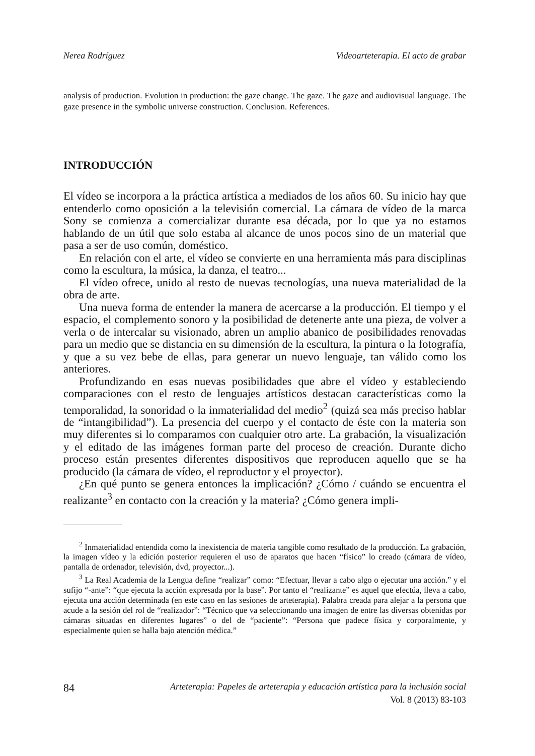Nerea Rodríguez Videoarteterapia. El acto de grabar
analysis of production. Evolution in production: the gaze change. The gaze. The gaze and audiovisual language. The gaze presence in the symbolic universe construction. Conclusion. References.
INTRODUCCIÓN
El vídeo se incorpora a la práctica artística a mediados de los años 60. Su inicio hay que entenderlo como oposición a la televisión comercial. La cámara de vídeo de la marca Sony se comienza a comercializar durante esa década, por lo que ya no estamos hablando de un útil que solo estaba al alcance de unos pocos sino de un material que pasa a ser de uso común, doméstico.
En relación con el arte, el vídeo se convierte en una herramienta más para disciplinas como la escultura, la música, la danza, el teatro...
El vídeo ofrece, unido al resto de nuevas tecnologías, una nueva materialidad de la obra de arte.
Una nueva forma de entender la manera de acercarse a la producción. El tiempo y el espacio, el complemento sonoro y la posibilidad de detenerte ante una pieza, de volver a verla o de intercalar su visionado, abren un amplio abanico de posibilidades renovadas para un medio que se distancia en su dimensión de la escultura, la pintura o la fotografía, y que a su vez bebe de ellas, para generar un nuevo lenguaje, tan válido como los anteriores.
Profundizando en esas nuevas posibilidades que abre el vídeo y estableciendo comparaciones con el resto de lenguajes artísticos destacan características como la temporalidad, la sonoridad o la inmaterialidad del medio<sup>2</sup> (quizá sea más preciso hablar de “intangibilidad”). La presencia del cuerpo y el contacto de éste con la materia son muy diferentes si lo comparamos con cualquier otro arte. La grabación, la visualización y el editado de las imágenes forman parte del proceso de creación. Durante dicho proceso están presentes diferentes dispositivos que reproducen aquello que se ha producido (la cámara de vídeo, el reproductor y el proyector).
¿En qué punto se genera entonces la implicación? ¿Cómo / cuándo se encuentra el realizante<sup>3</sup> en contacto con la creación y la materia? ¿Cómo genera impli-
<sup>2</sup> Inmaterialidad entendida como la inexistencia de materia tangible como resultado de la producción. La grabación, la imagen vídeo y la edición posterior requieren el uso de aparatos que hacen “físico” lo creado (cámara de vídeo, pantalla de ordenador, televisión, dvd, proyector...).
<sup>3</sup> La Real Academia de la Lengua define “realizar” como: “Efectuar, llevar a cabo algo o ejecutar una acción.” y el sufijo “-ante”: “que ejecuta la acción expresada por la base”. Por tanto el “realizante” es aquel que efectúa, lleva a cabo, ejecuta una acción determinada (en este caso en las sesiones de arteterapia). Palabra creada para alejar a la persona que acude a la sesión del rol de “realizador”: “Técnico que va seleccionando una imagen de entre las diversas obtenidas por cámaras situadas en diferentes lugares” o del de “paciente”: “Persona que padece física y corporalmente, y especialmente quien se halla bajo atención médica.”
84 Arteterapia: Papeles de arteterapia y educación artística para la inclusión social
Vol. 8 (2013) 83-103